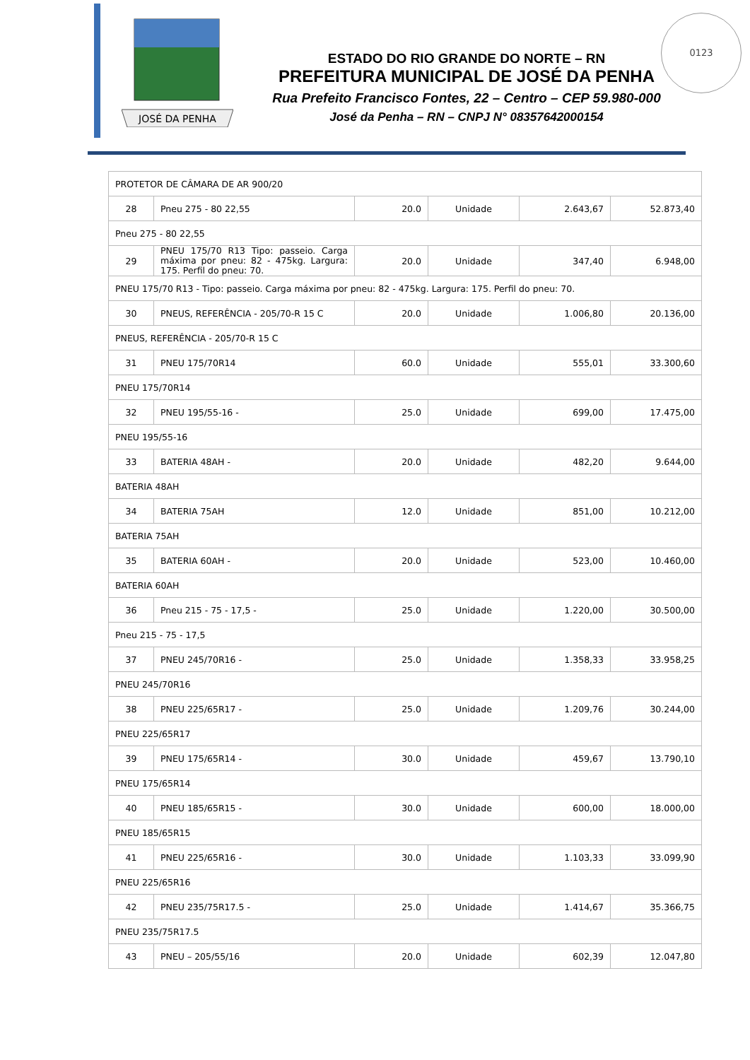JOSÉ DA PENHA
ESTADO DO RIO GRANDE DO NORTE – RN
PREFEITURA MUNICIPAL DE JOSÉ DA PENHA
Rua Prefeito Francisco Fontes, 22 – Centro – CEP 59.980-000
José da Penha – RN – CNPJ N° 08357642000154
0123
| PROTETOR DE CÂMARA DE AR 900/20 | | | | | |
| 28 | Pneu 275 - 80 22,55 | 20.0 | Unidade | 2.643,67 | 52.873,40 |
| Pneu 275 - 80 22,55 | | | | | |
| 29 | PNEU 175/70 R13 Tipo: passeio. Carga máxima por pneu: 82 - 475kg. Largura: 175. Perfil do pneu: 70. | 20.0 | Unidade | 347,40 | 6.948,00 |
| PNEU 175/70 R13 - Tipo: passeio. Carga máxima por pneu: 82 - 475kg. Largura: 175. Perfil do pneu: 70. | | | | | |
| 30 | PNEUS, REFERÊNCIA - 205/70-R 15 C | 20.0 | Unidade | 1.006,80 | 20.136,00 |
| PNEUS, REFERÊNCIA - 205/70-R 15 C | | | | | |
| 31 | PNEU 175/70R14 | 60.0 | Unidade | 555,01 | 33.300,60 |
| PNEU 175/70R14 | | | | | |
| 32 | PNEU 195/55-16 - | 25.0 | Unidade | 699,00 | 17.475,00 |
| PNEU 195/55-16 | | | | | |
| 33 | BATERIA 48AH - | 20.0 | Unidade | 482,20 | 9.644,00 |
| BATERIA 48AH | | | | | |
| 34 | BATERIA 75AH | 12.0 | Unidade | 851,00 | 10.212,00 |
| BATERIA 75AH | | | | | |
| 35 | BATERIA 60AH - | 20.0 | Unidade | 523,00 | 10.460,00 |
| BATERIA 60AH | | | | | |
| 36 | Pneu 215 - 75 - 17,5 - | 25.0 | Unidade | 1.220,00 | 30.500,00 |
| Pneu 215 - 75 - 17,5 | | | | | |
| 37 | PNEU 245/70R16 - | 25.0 | Unidade | 1.358,33 | 33.958,25 |
| PNEU 245/70R16 | | | | | |
| 38 | PNEU 225/65R17 - | 25.0 | Unidade | 1.209,76 | 30.244,00 |
| PNEU 225/65R17 | | | | | |
| 39 | PNEU 175/65R14 - | 30.0 | Unidade | 459,67 | 13.790,10 |
| PNEU 175/65R14 | | | | | |
| 40 | PNEU 185/65R15 - | 30.0 | Unidade | 600,00 | 18.000,00 |
| PNEU 185/65R15 | | | | | |
| 41 | PNEU 225/65R16 - | 30.0 | Unidade | 1.103,33 | 33.099,90 |
| PNEU 225/65R16 | | | | | |
| 42 | PNEU 235/75R17.5 - | 25.0 | Unidade | 1.414,67 | 35.366,75 |
| PNEU 235/75R17.5 | | | | | |
| 43 | PNEU – 205/55/16 | 20.0 | Unidade | 602,39 | 12.047,80 |